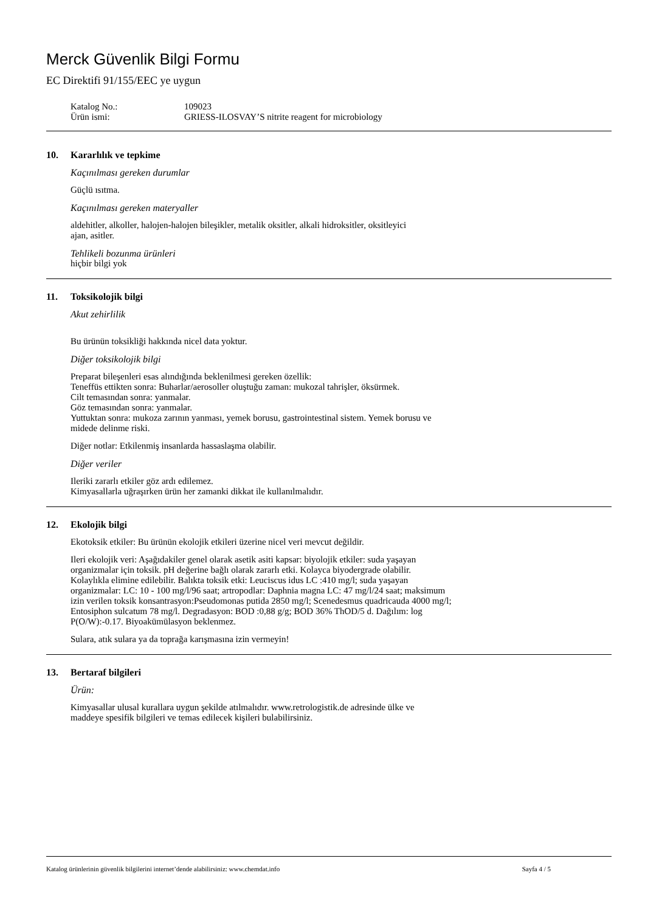Merck Güvenlik Bilgi Formu
EC Direktifi 91/155/EEC ye uygun
Katalog No.: 109023
Ürün ismi: GRIESS-ILOSVAY’S nitrite reagent for microbiology
10. Kararlılık ve tepkime
Kaçınılması gereken durumlar
Güçlü ısıtma.
Kaçınılması gereken materyaller
aldehitler, alkoller, halojen-halojen bileşikler, metalik oksitler, alkali hidroksitler, oksitleyici
ajan, asitler.
Tehlikeli bozunma ürünleri
hiçbir bilgi yok
11. Toksikolojik bilgi
Akut zehirlilik
Bu ürünün toksikliği hakkında nicel data yoktur.
Diğer toksikolojik bilgi
Preparat bileşenleri esas alındığında beklenilmesi gereken özellik:
Teneffüs ettikten sonra: Buharlar/aerosoller oluştuğu zaman: mukozal tahrişler, öksürmek.
Cilt temasından sonra: yanmalar.
Göz temasından sonra: yanmalar.
Yuttuktan sonra: mukoza zarının yanması, yemek borusu, gastrointestinal sistem. Yemek borusu ve
midede delinme riski.
Diğer notlar: Etkilenmiş insanlarda hassaslaşma olabilir.
Diğer veriler
Ileriki zararlı etkiler göz ardı edilemez.
Kimyasallarla uğraşırken ürün her zamanki dikkat ile kullanılmalıdır.
12. Ekolojik bilgi
Ekotoksik etkiler: Bu ürünün ekolojik etkileri üzerine nicel veri mevcut değildir.
Ileri ekolojik veri: Aşağıdakiler genel olarak asetik asiti kapsar: biyolojik etkiler: suda yaşayan
organizmalar için toksik. pH değerine bağlı olarak zararlı etki. Kolayca biyodergrade olabilir.
Kolaylıkla elimine edilebilir. Balıkta toksik etki: Leuciscus idus LC :410 mg/l; suda yaşayan
organizmalar: LC: 10 - 100 mg/l/96 saat; artropodlar: Daphnia magna LC: 47 mg/l/24 saat; maksimum
izin verilen toksik konsantrasyon:Pseudomonas putida 2850 mg/l; Scenedesmus quadricauda 4000 mg/l;
Entosiphon sulcatum 78 mg/l. Degradasyon: BOD :0,88 g/g; BOD 36% ThOD/5 d. Dağılım: log
P(O/W):-0.17. Biyoakümülasyon beklenmez.
Sulara, atık sulara ya da toprağa karışmasına izin vermeyin!
13. Bertaraf bilgileri
Ürün:
Kimyasallar ulusal kurallara uygun şekilde atılmalıdır. www.retrologistik.de adresinde ülke ve
maddeye spesifik bilgileri ve temas edilecek kişileri bulabilirsiniz.
Katalog ürünlerinin güvenlik bilgilerini internet’dende alabilirsiniz: www.chemdat.info Sayfa 4 / 5